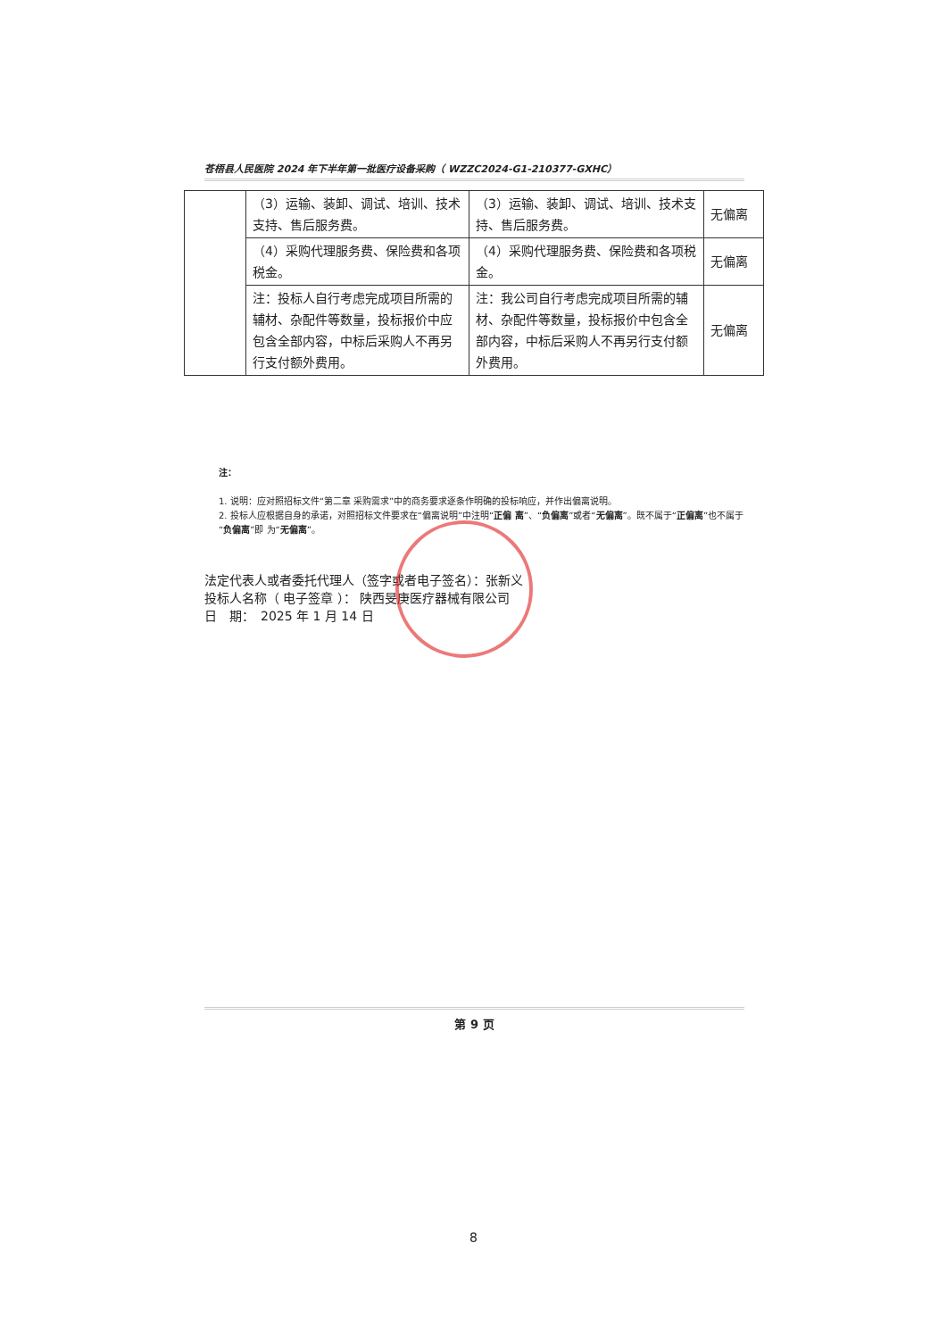苍梧县人民医院 2024 年下半年第一批医疗设备采购（ WZZC2024-G1-210377-GXHC）
| | （3）运输、装卸、调试、培训、技术支持、售后服务费。 | （3）运输、装卸、调试、培训、技术支持、售后服务费。 | 无偏离 |
| | （4）采购代理服务费、保险费和各项税金。 | （4）采购代理服务费、保险费和各项税金。 | 无偏离 |
| | 注：投标人自行考虑完成项目所需的辅材、杂配件等数量，投标报价中应包含全部内容，中标后采购人不再另行支付额外费用。 | 注：我公司自行考虑完成项目所需的辅材、杂配件等数量，投标报价中包含全部内容，中标后采购人不再另行支付额外费用。 | 无偏离 |
注：
1. 说明：应对照招标文件“第二章 采购需求”中的商务要求逐条作明确的投标响应，并作出偏离说明。
2. 投标人应根据自身的承诺，对照招标文件要求在“偏离说明”中注明“正偏 离”、“负偏离”或者“无偏离”。既不属于“正偏离”也不属于“负偏离”即 为“无偏离”。
法定代表人或者委托代理人（签字或者电子签名）：张新义
投标人名称（ 电子签章 ）： 陕西旻庚医疗器械有限公司
日　期：　2025 年 1 月 14 日
第 9 页
8